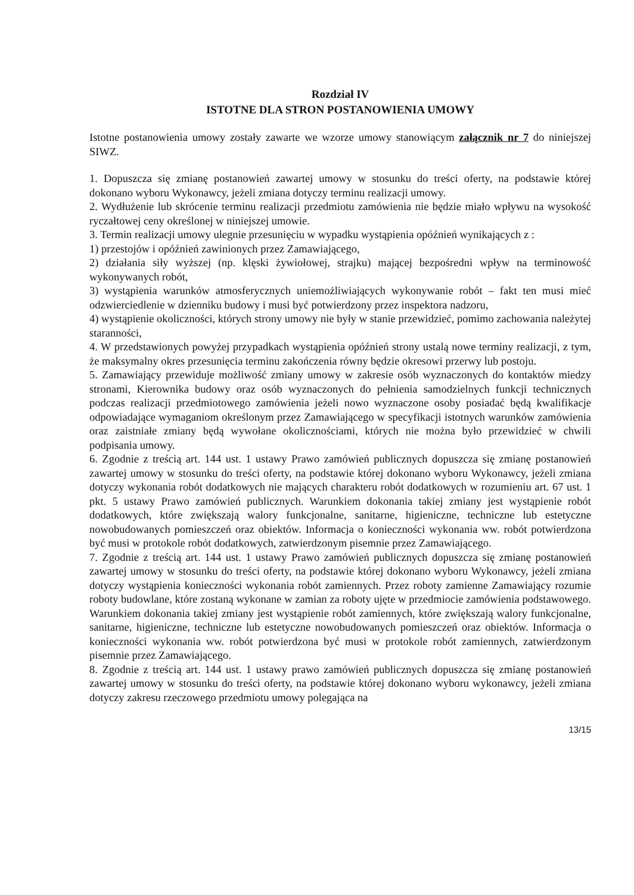Rozdział IV
ISTOTNE DLA STRON POSTANOWIENIA UMOWY
Istotne postanowienia umowy zostały zawarte we wzorze umowy stanowiącym załącznik nr 7 do niniejszej SIWZ.
1. Dopuszcza się zmianę postanowień zawartej umowy w stosunku do treści oferty, na podstawie której dokonano wyboru Wykonawcy, jeżeli zmiana dotyczy terminu realizacji umowy.
2. Wydłużenie lub skrócenie terminu realizacji przedmiotu zamówienia nie będzie miało wpływu na wysokość ryczałtowej ceny określonej w niniejszej umowie.
3. Termin realizacji umowy ulegnie przesunięciu w wypadku wystąpienia opóźnień wynikających z :
1) przestojów i opóźnień zawinionych przez Zamawiającego,
2) działania siły wyższej (np. klęski żywiołowej, strajku) mającej bezpośredni wpływ na terminowość wykonywanych robót,
3) wystąpienia warunków atmosferycznych uniemożliwiających wykonywanie robót – fakt ten musi mieć odzwierciedlenie w dzienniku budowy i musi być potwierdzony przez inspektora nadzoru,
4) wystąpienie okoliczności, których strony umowy nie były w stanie przewidzieć, pomimo zachowania należytej staranności,
4. W przedstawionych powyżej przypadkach wystąpienia opóźnień strony ustalą nowe terminy realizacji, z tym, że maksymalny okres przesunięcia terminu zakończenia równy będzie okresowi przerwy lub postoju.
5. Zamawiający przewiduje możliwość zmiany umowy w zakresie osób wyznaczonych do kontaktów miedzy stronami, Kierownika budowy oraz osób wyznaczonych do pełnienia samodzielnych funkcji technicznych podczas realizacji przedmiotowego zamówienia jeżeli nowo wyznaczone osoby posiadać będą kwalifikacje odpowiadające wymaganiom określonym przez Zamawiającego w specyfikacji istotnych warunków zamówienia oraz zaistniałe zmiany będą wywołane okolicznościami, których nie można było przewidzieć w chwili podpisania umowy.
6. Zgodnie z treścią art. 144 ust. 1 ustawy Prawo zamówień publicznych dopuszcza się zmianę postanowień zawartej umowy w stosunku do treści oferty, na podstawie której dokonano wyboru Wykonawcy, jeżeli zmiana dotyczy wykonania robót dodatkowych nie mających charakteru robót dodatkowych w rozumieniu art. 67 ust. 1 pkt. 5 ustawy Prawo zamówień publicznych. Warunkiem dokonania takiej zmiany jest wystąpienie robót dodatkowych, które zwiększają walory funkcjonalne, sanitarne, higieniczne, techniczne lub estetyczne nowobudowanych pomieszczeń oraz obiektów. Informacja o konieczności wykonania ww. robót potwierdzona być musi w protokole robót dodatkowych, zatwierdzonym pisemnie przez Zamawiającego.
7. Zgodnie z treścią art. 144 ust. 1 ustawy Prawo zamówień publicznych dopuszcza się zmianę postanowień zawartej umowy w stosunku do treści oferty, na podstawie której dokonano wyboru Wykonawcy, jeżeli zmiana dotyczy wystąpienia konieczności wykonania robót zamiennych. Przez roboty zamienne Zamawiający rozumie roboty budowlane, które zostaną wykonane w zamian za roboty ujęte w przedmiocie zamówienia podstawowego. Warunkiem dokonania takiej zmiany jest wystąpienie robót zamiennych, które zwiększają walory funkcjonalne, sanitarne, higieniczne, techniczne lub estetyczne nowobudowanych pomieszczeń oraz obiektów. Informacja o konieczności wykonania ww. robót potwierdzona być musi w protokole robót zamiennych, zatwierdzonym pisemnie przez Zamawiającego.
8. Zgodnie z treścią art. 144 ust. 1 ustawy prawo zamówień publicznych dopuszcza się zmianę postanowień zawartej umowy w stosunku do treści oferty, na podstawie której dokonano wyboru wykonawcy, jeżeli zmiana dotyczy zakresu rzeczowego przedmiotu umowy polegająca na
13/15